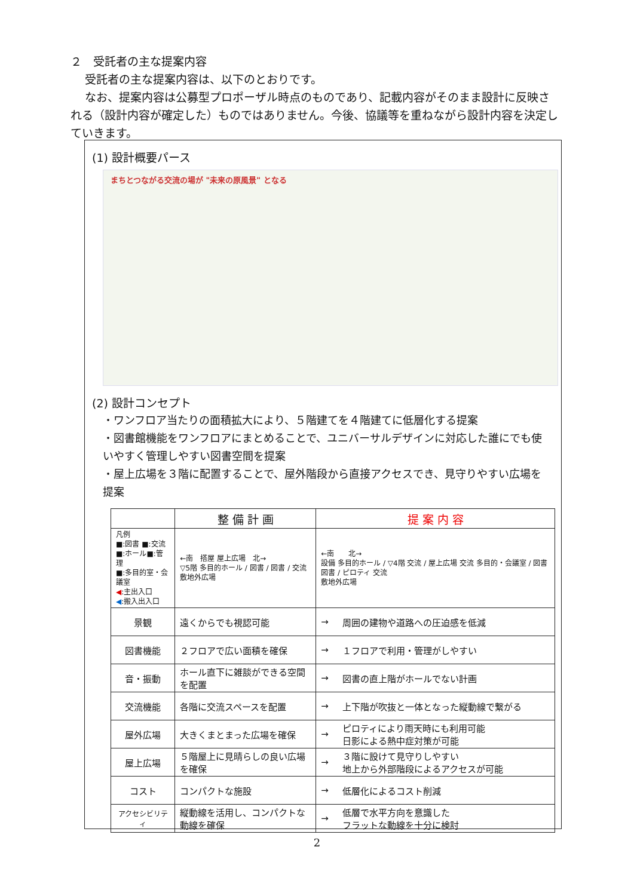２　受託者の主な提案内容
受託者の主な提案内容は、以下のとおりです。
なお、提案内容は公募型プロポーザル時点のものであり、記載内容がそのまま設計に反映される（設計内容が確定した）ものではありません。今後、協議等を重ねながら設計内容を決定していきます。
(1) 設計概要パース
まちとつながる交流の場が "未来の原風景" となる
(2) 設計コンセプト
・ワンフロア当たりの面積拡大により、５階建てを４階建てに低層化する提案
・図書館機能をワンフロアにまとめることで、ユニバーサルデザインに対応した誰にでも使いやすく管理しやすい図書空間を提案
・屋上広場を３階に配置することで、屋外階段から直接アクセスでき、見守りやすい広場を提案
| | 整 備 計 画 | 提 案 内 容 | |
| --- | --- | --- | --- |
| 凡例 ■:図書 ■:交流 ■:ホール■:管理 ■:多目的室・会議室 ◀ :主出入口 ◀ :搬入出入口 | ←南 搭屋 屋上広場 北→ ▽5階 多目的ホール / 図書 / 図書 / 交流 敷地外広場 | ←南 北→ 設備 多目的ホール / ▽4階 交流 / 屋上広場 交流 多目的・会議室 / 図書 図書 / ピロティ 交流 敷地外広場 | |
| 景観 | 遠くからでも視認可能 | → | 周囲の建物や道路への圧迫感を低減 |
| 図書機能 | ２フロアで広い面積を確保 | → | １フロアで利用・管理がしやすい |
| 音・振動 | ホール直下に雑談ができる空間を配置 | → | 図書の直上階がホールでない計画 |
| 交流機能 | 各階に交流スペースを配置 | → | 上下階が吹抜と一体となった縦動線で繋がる |
| 屋外広場 | 大きくまとまった広場を確保 | → | ピロティにより雨天時にも利用可能 日影による熱中症対策が可能 |
| 屋上広場 | ５階屋上に見晴らしの良い広場を確保 | → | ３階に設けて見守りしやすい 地上から外部階段によるアクセスが可能 |
| コスト | コンパクトな施設 | → | 低層化によるコスト削減 |
| アクセシビリティ | 縦動線を活用し、コンパクトな動線を確保 | → | 低層で水平方向を意識した フラットな動線を十分に検討 |
2